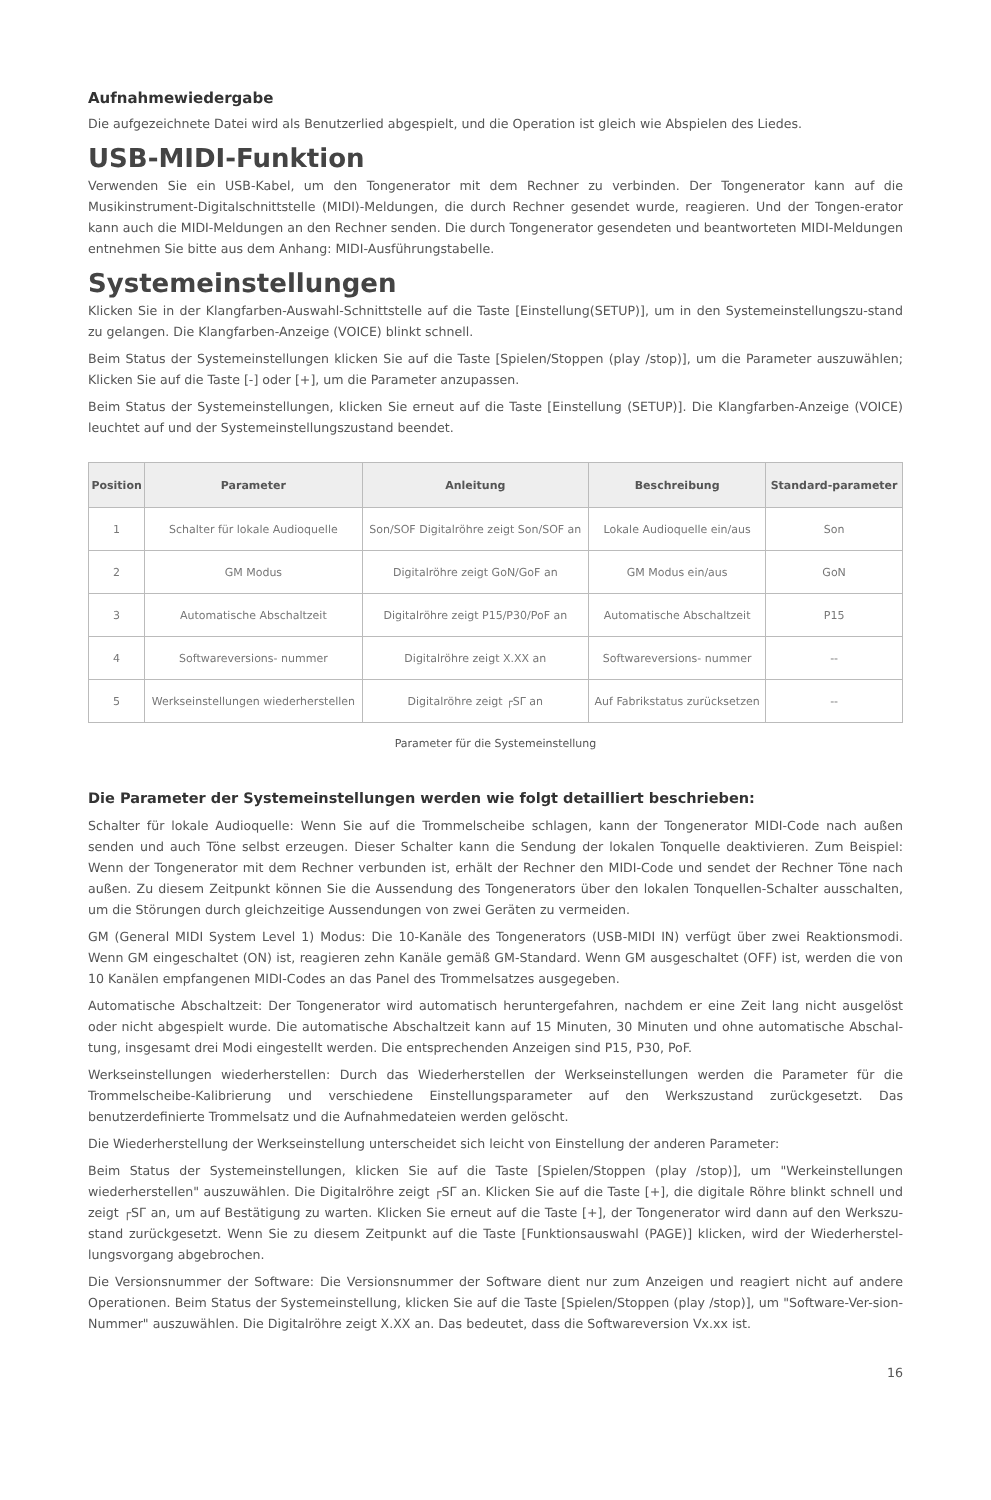Aufnahmewiedergabe
Die aufgezeichnete Datei wird als Benutzerlied abgespielt, und die Operation ist gleich wie Abspielen des Liedes.
USB-MIDI-Funktion
Verwenden Sie ein USB-Kabel, um den Tongenerator mit dem Rechner zu verbinden. Der Tongenerator kann auf die Musikinstrument-Digitalschnittstelle (MIDI)-Meldungen, die durch Rechner gesendet wurde, reagieren. Und der Tongen-erator kann auch die MIDI-Meldungen an den Rechner senden. Die durch Tongenerator gesendeten und beantworteten MIDI-Meldungen entnehmen Sie bitte aus dem Anhang: MIDI-Ausführungstabelle.
Systemeinstellungen
Klicken Sie in der Klangfarben-Auswahl-Schnittstelle auf die Taste [Einstellung(SETUP)], um in den Systemeinstellungszu-stand zu gelangen. Die Klangfarben-Anzeige (VOICE) blinkt schnell.
Beim Status der Systemeinstellungen klicken Sie auf die Taste [Spielen/Stoppen (play /stop)], um die Parameter auszuwählen; Klicken Sie auf die Taste [-] oder [+], um die Parameter anzupassen.
Beim Status der Systemeinstellungen, klicken Sie erneut auf die Taste [Einstellung (SETUP)]. Die Klangfarben-Anzeige (VOICE) leuchtet auf und der Systemeinstellungszustand beendet.
| Position | Parameter | Anleitung | Beschreibung | Standard-parameter |
| --- | --- | --- | --- | --- |
| 1 | Schalter für lokale Audioquelle | Son/SOF Digitalröhre zeigt Son/SOF an | Lokale Audioquelle ein/aus | Son |
| 2 | GM Modus | Digitalröhre zeigt GoN/GoF an | GM Modus ein/aus | GoN |
| 3 | Automatische Abschaltzeit | Digitalröhre zeigt P15/P30/PoF an | Automatische Abschaltzeit | P15 |
| 4 | Softwareversions- nummer | Digitalröhre zeigt X.XX an | Softwareversions- nummer | -- |
| 5 | Werkseinstellungen wiederherstellen | Digitalröhre zeigt ┌SΓ an | Auf Fabrikstatus zurücksetzen | -- |
Parameter für die Systemeinstellung
Die Parameter der Systemeinstellungen werden wie folgt detailliert beschrieben:
Schalter für lokale Audioquelle: Wenn Sie auf die Trommelscheibe schlagen, kann der Tongenerator MIDI-Code nach außen senden und auch Töne selbst erzeugen. Dieser Schalter kann die Sendung der lokalen Tonquelle deaktivieren. Zum Beispiel: Wenn der Tongenerator mit dem Rechner verbunden ist, erhält der Rechner den MIDI-Code und sendet der Rechner Töne nach außen. Zu diesem Zeitpunkt können Sie die Aussendung des Tongenerators über den lokalen Tonquellen-Schalter ausschalten, um die Störungen durch gleichzeitige Aussendungen von zwei Geräten zu vermeiden.
GM (General MIDI System Level 1) Modus: Die 10-Kanäle des Tongenerators (USB-MIDI IN) verfügt über zwei Reaktionsmodi. Wenn GM eingeschaltet (ON) ist, reagieren zehn Kanäle gemäß GM-Standard. Wenn GM ausgeschaltet (OFF) ist, werden die von 10 Kanälen empfangenen MIDI-Codes an das Panel des Trommelsatzes ausgegeben.
Automatische Abschaltzeit: Der Tongenerator wird automatisch heruntergefahren, nachdem er eine Zeit lang nicht ausgelöst oder nicht abgespielt wurde. Die automatische Abschaltzeit kann auf 15 Minuten, 30 Minuten und ohne automatische Abschal-tung, insgesamt drei Modi eingestellt werden. Die entsprechenden Anzeigen sind P15, P30, PoF.
Werkseinstellungen wiederherstellen: Durch das Wiederherstellen der Werkseinstellungen werden die Parameter für die Trommelscheibe-Kalibrierung und verschiedene Einstellungsparameter auf den Werkszustand zurückgesetzt. Das benutzerdefinierte Trommelsatz und die Aufnahmedateien werden gelöscht.
Die Wiederherstellung der Werkseinstellung unterscheidet sich leicht von Einstellung der anderen Parameter:
Beim Status der Systemeinstellungen, klicken Sie auf die Taste [Spielen/Stoppen (play /stop)], um "Werkeinstellungen wiederherstellen" auszuwählen. Die Digitalröhre zeigt ┌SΓ an. Klicken Sie auf die Taste [+], die digitale Röhre blinkt schnell und zeigt ┌SΓ an, um auf Bestätigung zu warten. Klicken Sie erneut auf die Taste [+], der Tongenerator wird dann auf den Werkszu-stand zurückgesetzt. Wenn Sie zu diesem Zeitpunkt auf die Taste [Funktionsauswahl (PAGE)] klicken, wird der Wiederherstel-lungsvorgang abgebrochen.
Die Versionsnummer der Software: Die Versionsnummer der Software dient nur zum Anzeigen und reagiert nicht auf andere Operationen. Beim Status der Systemeinstellung, klicken Sie auf die Taste [Spielen/Stoppen (play /stop)], um "Software-Ver-sion-Nummer" auszuwählen. Die Digitalröhre zeigt X.XX an. Das bedeutet, dass die Softwareversion Vx.xx ist.
16